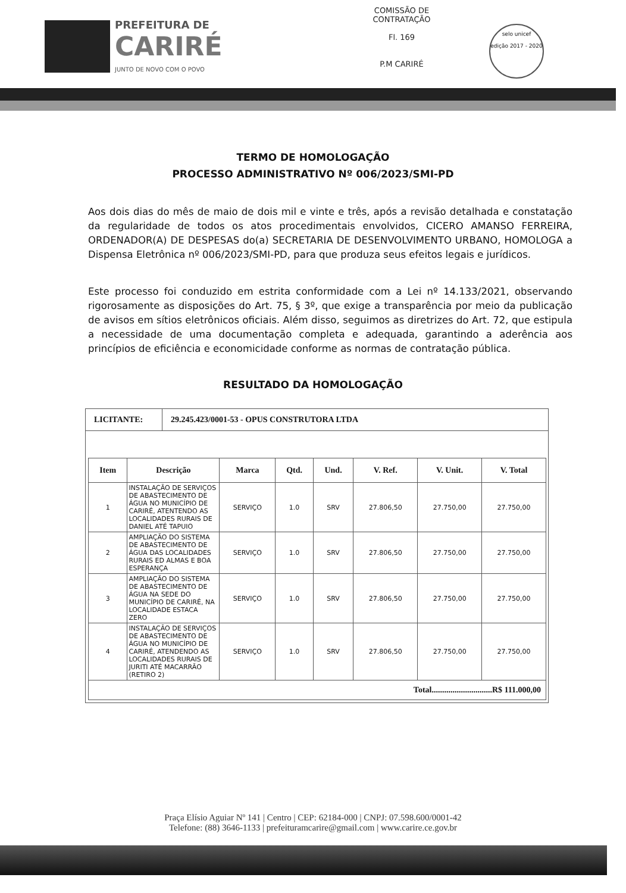PREFEITURA DE
CARIRÉ
JUNTO DE NOVO COM O POVO
COMISSÃO DE CONTRATAÇÃO
Fl. 169
P.M CARIRÉ
selo unicef
edição 2017 - 2020
TERMO DE HOMOLOGAÇÃO
PROCESSO ADMINISTRATIVO Nº 006/2023/SMI-PD
Aos dois dias do mês de maio de dois mil e vinte e três, após a revisão detalhada e constatação da regularidade de todos os atos procedimentais envolvidos, CICERO AMANSO FERREIRA, ORDENADOR(A) DE DESPESAS do(a) SECRETARIA DE DESENVOLVIMENTO URBANO, HOMOLOGA a Dispensa Eletrônica nº 006/2023/SMI-PD, para que produza seus efeitos legais e jurídicos.
Este processo foi conduzido em estrita conformidade com a Lei nº 14.133/2021, observando rigorosamente as disposições do Art. 75, § 3º, que exige a transparência por meio da publicação de avisos em sítios eletrônicos oficiais. Além disso, seguimos as diretrizes do Art. 72, que estipula a necessidade de uma documentação completa e adequada, garantindo a aderência aos princípios de eficiência e economicidade conforme as normas de contratação pública.
RESULTADO DA HOMOLOGAÇÃO
LICITANTE: 29.245.423/0001-53 - OPUS CONSTRUTORA LTDA
| Item | Descrição | Marca | Qtd. | Und. | V. Ref. | V. Unit. | V. Total |
| --- | --- | --- | --- | --- | --- | --- | --- |
| 1 | INSTALAÇÃO DE SERVIÇOS DE ABASTECIMENTO DE ÁGUA NO MUNICÍPIO DE CARIRÉ, ATENTENDO AS LOCALIDADES RURAIS DE DANIEL ATÉ TAPUIO | SERVIÇO | 1.0 | SRV | 27.806,50 | 27.750,00 | 27.750,00 |
| 2 | AMPLIAÇÃO DO SISTEMA DE ABASTECIMENTO DE ÁGUA DAS LOCALIDADES RURAIS ED ALMAS E BOA ESPERANÇA | SERVIÇO | 1.0 | SRV | 27.806,50 | 27.750,00 | 27.750,00 |
| 3 | AMPLIAÇÃO DO SISTEMA DE ABASTECIMENTO DE ÁGUA NA SEDE DO MUNICÍPIO DE CARIRÉ, NA LOCALIDADE ESTACA ZERO | SERVIÇO | 1.0 | SRV | 27.806,50 | 27.750,00 | 27.750,00 |
| 4 | INSTALAÇÃO DE SERVIÇOS DE ABASTECIMENTO DE ÁGUA NO MUNICÍPIO DE CARIRÉ, ATENDENDO AS LOCALIDADES RURAIS DE JURITI ATÉ MACARRÃO (RETIRO 2) | SERVIÇO | 1.0 | SRV | 27.806,50 | 27.750,00 | 27.750,00 |
| Total.............................R$ 111.000,00 | | | | | | | |
Praça Elísio Aguiar Nº 141 | Centro | CEP: 62184-000 | CNPJ: 07.598.600/0001-42
Telefone: (88) 3646-1133 | prefeituramcarire@gmail.com | www.carire.ce.gov.br